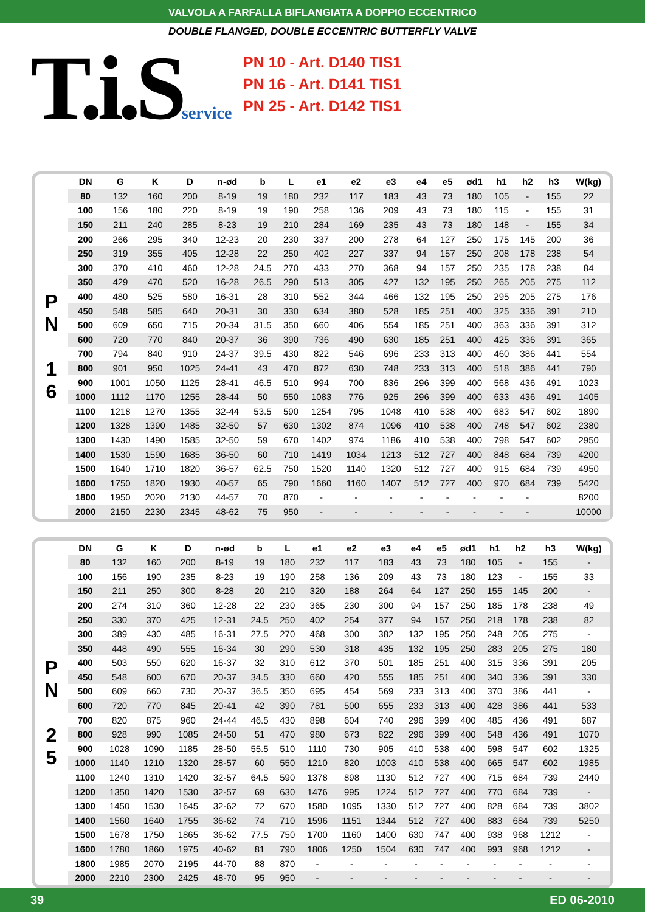VALVOLA A FARFALLA BIFLANGIATA A DOPPIO ECCENTRICO
DOUBLE FLANGED, DOUBLE ECCENTRIC BUTTERFLY VALVE
T.i.Sservice
PN 10 - Art. D140 TIS1
PN 16 - Art. D141 TIS1
PN 25 - Art. D142 TIS1
P
N
1
6
| DN | G | K | D | n-ød | b | L | e1 | e2 | e3 | e4 | e5 | ød1 | h1 | h2 | h3 | W(kg) |
| --- | --- | --- | --- | --- | --- | --- | --- | --- | --- | --- | --- | --- | --- | --- | --- | --- |
| 80 | 132 | 160 | 200 | 8-19 | 19 | 180 | 232 | 117 | 183 | 43 | 73 | 180 | 105 | - | 155 | 22 |
| 100 | 156 | 180 | 220 | 8-19 | 19 | 190 | 258 | 136 | 209 | 43 | 73 | 180 | 115 | - | 155 | 31 |
| 150 | 211 | 240 | 285 | 8-23 | 19 | 210 | 284 | 169 | 235 | 43 | 73 | 180 | 148 | - | 155 | 34 |
| 200 | 266 | 295 | 340 | 12-23 | 20 | 230 | 337 | 200 | 278 | 64 | 127 | 250 | 175 | 145 | 200 | 36 |
| 250 | 319 | 355 | 405 | 12-28 | 22 | 250 | 402 | 227 | 337 | 94 | 157 | 250 | 208 | 178 | 238 | 54 |
| 300 | 370 | 410 | 460 | 12-28 | 24.5 | 270 | 433 | 270 | 368 | 94 | 157 | 250 | 235 | 178 | 238 | 84 |
| 350 | 429 | 470 | 520 | 16-28 | 26.5 | 290 | 513 | 305 | 427 | 132 | 195 | 250 | 265 | 205 | 275 | 112 |
| 400 | 480 | 525 | 580 | 16-31 | 28 | 310 | 552 | 344 | 466 | 132 | 195 | 250 | 295 | 205 | 275 | 176 |
| 450 | 548 | 585 | 640 | 20-31 | 30 | 330 | 634 | 380 | 528 | 185 | 251 | 400 | 325 | 336 | 391 | 210 |
| 500 | 609 | 650 | 715 | 20-34 | 31.5 | 350 | 660 | 406 | 554 | 185 | 251 | 400 | 363 | 336 | 391 | 312 |
| 600 | 720 | 770 | 840 | 20-37 | 36 | 390 | 736 | 490 | 630 | 185 | 251 | 400 | 425 | 336 | 391 | 365 |
| 700 | 794 | 840 | 910 | 24-37 | 39.5 | 430 | 822 | 546 | 696 | 233 | 313 | 400 | 460 | 386 | 441 | 554 |
| 800 | 901 | 950 | 1025 | 24-41 | 43 | 470 | 872 | 630 | 748 | 233 | 313 | 400 | 518 | 386 | 441 | 790 |
| 900 | 1001 | 1050 | 1125 | 28-41 | 46.5 | 510 | 994 | 700 | 836 | 296 | 399 | 400 | 568 | 436 | 491 | 1023 |
| 1000 | 1112 | 1170 | 1255 | 28-44 | 50 | 550 | 1083 | 776 | 925 | 296 | 399 | 400 | 633 | 436 | 491 | 1405 |
| 1100 | 1218 | 1270 | 1355 | 32-44 | 53.5 | 590 | 1254 | 795 | 1048 | 410 | 538 | 400 | 683 | 547 | 602 | 1890 |
| 1200 | 1328 | 1390 | 1485 | 32-50 | 57 | 630 | 1302 | 874 | 1096 | 410 | 538 | 400 | 748 | 547 | 602 | 2380 |
| 1300 | 1430 | 1490 | 1585 | 32-50 | 59 | 670 | 1402 | 974 | 1186 | 410 | 538 | 400 | 798 | 547 | 602 | 2950 |
| 1400 | 1530 | 1590 | 1685 | 36-50 | 60 | 710 | 1419 | 1034 | 1213 | 512 | 727 | 400 | 848 | 684 | 739 | 4200 |
| 1500 | 1640 | 1710 | 1820 | 36-57 | 62.5 | 750 | 1520 | 1140 | 1320 | 512 | 727 | 400 | 915 | 684 | 739 | 4950 |
| 1600 | 1750 | 1820 | 1930 | 40-57 | 65 | 790 | 1660 | 1160 | 1407 | 512 | 727 | 400 | 970 | 684 | 739 | 5420 |
| 1800 | 1950 | 2020 | 2130 | 44-57 | 70 | 870 | - | - | - | - | - | - | - | - | | 8200 |
| 2000 | 2150 | 2230 | 2345 | 48-62 | 75 | 950 | - | - | - | - | - | - | - | - | | 10000 |
P
N
2
5
| DN | G | K | D | n-ød | b | L | e1 | e2 | e3 | e4 | e5 | ød1 | h1 | h2 | h3 | W(kg) |
| --- | --- | --- | --- | --- | --- | --- | --- | --- | --- | --- | --- | --- | --- | --- | --- | --- |
| 80 | 132 | 160 | 200 | 8-19 | 19 | 180 | 232 | 117 | 183 | 43 | 73 | 180 | 105 | - | 155 | - |
| 100 | 156 | 190 | 235 | 8-23 | 19 | 190 | 258 | 136 | 209 | 43 | 73 | 180 | 123 | - | 155 | 33 |
| 150 | 211 | 250 | 300 | 8-28 | 20 | 210 | 320 | 188 | 264 | 64 | 127 | 250 | 155 | 145 | 200 | - |
| 200 | 274 | 310 | 360 | 12-28 | 22 | 230 | 365 | 230 | 300 | 94 | 157 | 250 | 185 | 178 | 238 | 49 |
| 250 | 330 | 370 | 425 | 12-31 | 24.5 | 250 | 402 | 254 | 377 | 94 | 157 | 250 | 218 | 178 | 238 | 82 |
| 300 | 389 | 430 | 485 | 16-31 | 27.5 | 270 | 468 | 300 | 382 | 132 | 195 | 250 | 248 | 205 | 275 | - |
| 350 | 448 | 490 | 555 | 16-34 | 30 | 290 | 530 | 318 | 435 | 132 | 195 | 250 | 283 | 205 | 275 | 180 |
| 400 | 503 | 550 | 620 | 16-37 | 32 | 310 | 612 | 370 | 501 | 185 | 251 | 400 | 315 | 336 | 391 | 205 |
| 450 | 548 | 600 | 670 | 20-37 | 34.5 | 330 | 660 | 420 | 555 | 185 | 251 | 400 | 340 | 336 | 391 | 330 |
| 500 | 609 | 660 | 730 | 20-37 | 36.5 | 350 | 695 | 454 | 569 | 233 | 313 | 400 | 370 | 386 | 441 | - |
| 600 | 720 | 770 | 845 | 20-41 | 42 | 390 | 781 | 500 | 655 | 233 | 313 | 400 | 428 | 386 | 441 | 533 |
| 700 | 820 | 875 | 960 | 24-44 | 46.5 | 430 | 898 | 604 | 740 | 296 | 399 | 400 | 485 | 436 | 491 | 687 |
| 800 | 928 | 990 | 1085 | 24-50 | 51 | 470 | 980 | 673 | 822 | 296 | 399 | 400 | 548 | 436 | 491 | 1070 |
| 900 | 1028 | 1090 | 1185 | 28-50 | 55.5 | 510 | 1110 | 730 | 905 | 410 | 538 | 400 | 598 | 547 | 602 | 1325 |
| 1000 | 1140 | 1210 | 1320 | 28-57 | 60 | 550 | 1210 | 820 | 1003 | 410 | 538 | 400 | 665 | 547 | 602 | 1985 |
| 1100 | 1240 | 1310 | 1420 | 32-57 | 64.5 | 590 | 1378 | 898 | 1130 | 512 | 727 | 400 | 715 | 684 | 739 | 2440 |
| 1200 | 1350 | 1420 | 1530 | 32-57 | 69 | 630 | 1476 | 995 | 1224 | 512 | 727 | 400 | 770 | 684 | 739 | - |
| 1300 | 1450 | 1530 | 1645 | 32-62 | 72 | 670 | 1580 | 1095 | 1330 | 512 | 727 | 400 | 828 | 684 | 739 | 3802 |
| 1400 | 1560 | 1640 | 1755 | 36-62 | 74 | 710 | 1596 | 1151 | 1344 | 512 | 727 | 400 | 883 | 684 | 739 | 5250 |
| 1500 | 1678 | 1750 | 1865 | 36-62 | 77.5 | 750 | 1700 | 1160 | 1400 | 630 | 747 | 400 | 938 | 968 | 1212 | - |
| 1600 | 1780 | 1860 | 1975 | 40-62 | 81 | 790 | 1806 | 1250 | 1504 | 630 | 747 | 400 | 993 | 968 | 1212 | - |
| 1800 | 1985 | 2070 | 2195 | 44-70 | 88 | 870 | - | - | - | - | - | - | - | - | - | - |
| 2000 | 2210 | 2300 | 2425 | 48-70 | 95 | 950 | - | - | - | - | - | - | - | - | - | - |
39 ED 06-2010